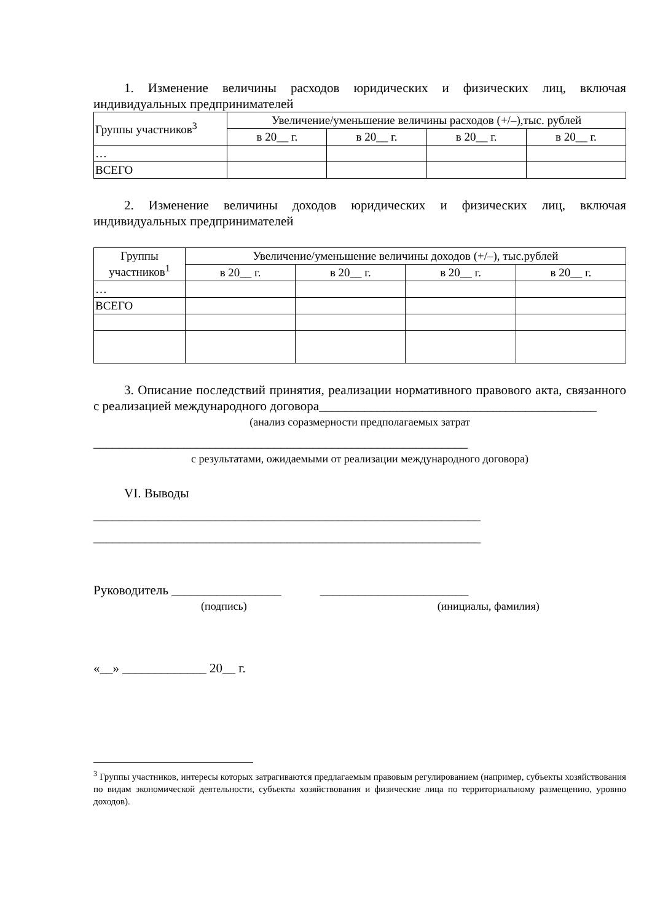1. Изменение величины расходов юридических и физических лиц, включая индивидуальных предпринимателей
| Группы участников<sup>3</sup> | Увеличение/уменьшение величины расходов (+/–),тыс. рублей | | | |
| | в 20__ г. | в 20__ г. | в 20__ г. | в 20__ г. |
| … | | | | |
| ВСЕГО | | | | |
2. Изменение величины доходов юридических и физических лиц, включая индивидуальных предпринимателей
| Группы участников<sup>1</sup> | Увеличение/уменьшение величины доходов (+/–), тыс.рублей | | | |
| | в 20__ г. | в 20__ г. | в 20__ г. | в 20__ г. |
| … | | | | |
| ВСЕГО | | | | |
3. Описание последствий принятия, реализации нормативного правового акта, связанного с реализацией международного договора___________________________________________
(анализ соразмерности предполагаемых затрат
__________________________________________________________
с результатами, ожидаемыми от реализации международного договора)
VI. Выводы
____________________________________________________________
____________________________________________________________
Руководитель _________________ _______________________
(подпись) (инициалы, фамилия)
«__» _____________ 20__ г.
<sup>3</sup> Группы участников, интересы которых затрагиваются предлагаемым правовым регулированием (например, субъекты хозяйствования по видам экономической деятельности, субъекты хозяйствования и физические лица по территориальному размещению, уровню доходов).